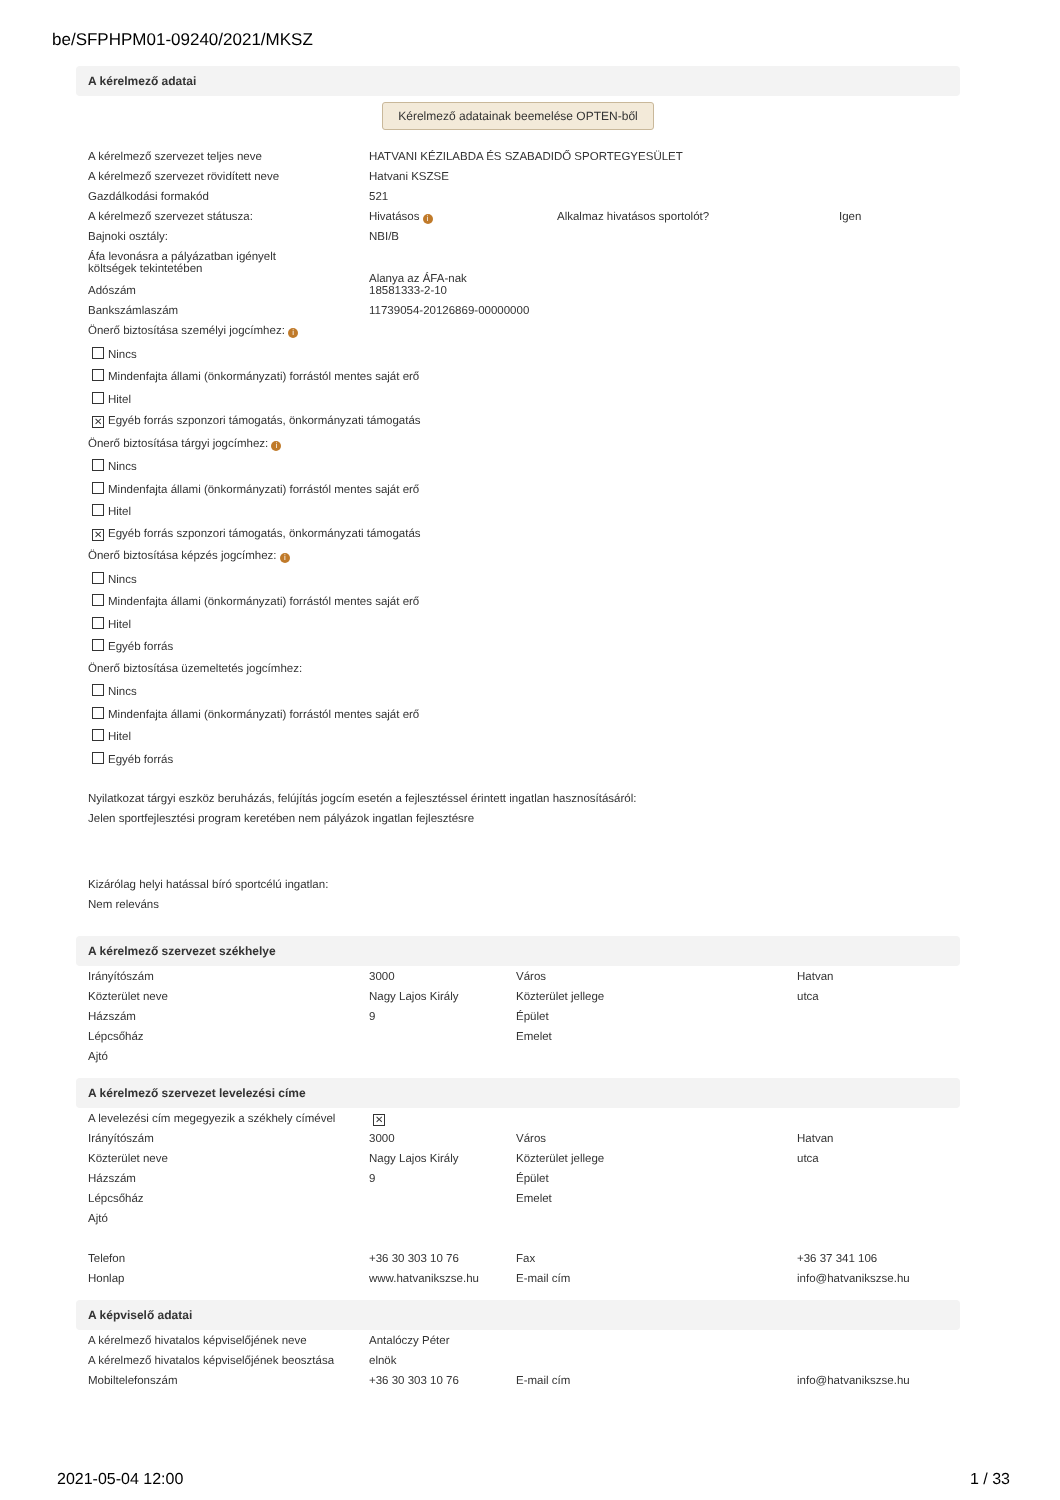be/SFPHPM01-09240/2021/MKSZ
A kérelmező adatai
Kérelmező adatainak beemelése OPTEN-ből
| A kérelmező szervezet teljes neve | HATVANI KÉZILABDA ÉS SZABADIDŐ SPORTEGYESÜLET | | |
| A kérelmező szervezet rövidített neve | Hatvani KSZSE | | |
| Gazdálkodási formakód | 521 | | |
| A kérelmező szervezet státusza: | Hivatásos i | Alkalmaz hivatásos sportolót? | Igen |
| Bajnoki osztály: | NBI/B | | |
| Áfa levonásra a pályázatban igényelt költségek tekintetében | Alanya az ÁFA-nak | | |
| Adószám | 18581333-2-10 | | |
| Bankszámlaszám | 11739054-20126869-00000000 | | |
Önerő biztosítása személyi jogcímhez: i
Nincs
Mindenfajta állami (önkormányzati) forrástól mentes saját erő
Hitel
✕ Egyéb forrás szponzori támogatás, önkormányzati támogatás
Önerő biztosítása tárgyi jogcímhez: i
Nincs
Mindenfajta állami (önkormányzati) forrástól mentes saját erő
Hitel
✕ Egyéb forrás szponzori támogatás, önkormányzati támogatás
Önerő biztosítása képzés jogcímhez: i
Nincs
Mindenfajta állami (önkormányzati) forrástól mentes saját erő
Hitel
Egyéb forrás
Önerő biztosítása üzemeltetés jogcímhez:
Nincs
Mindenfajta állami (önkormányzati) forrástól mentes saját erő
Hitel
Egyéb forrás
Nyilatkozat tárgyi eszköz beruházás, felújítás jogcím esetén a fejlesztéssel érintett ingatlan hasznosításáról:
Jelen sportfejlesztési program keretében nem pályázok ingatlan fejlesztésre
Kizárólag helyi hatással bíró sportcélú ingatlan:
Nem releváns
A kérelmező szervezet székhelye
| Irányítószám | 3000 | Város | Hatvan |
| Közterület neve | Nagy Lajos Király | Közterület jellege | utca |
| Házszám | 9 | Épület | |
| Lépcsőház | | Emelet | |
| Ajtó | | | |
A kérelmező szervezet levelezési címe
| A levelezési cím megegyezik a székhely címével | ✕ | | |
| Irányítószám | 3000 | Város | Hatvan |
| Közterület neve | Nagy Lajos Király | Közterület jellege | utca |
| Házszám | 9 | Épület | |
| Lépcsőház | | Emelet | |
| Ajtó | | | |
| Telefon | +36 30 303 10 76 | Fax | +36 37 341 106 |
| Honlap | www.hatvanikszse.hu | E-mail cím | info@hatvanikszse.hu |
A képviselő adatai
| A kérelmező hivatalos képviselőjének neve | Antalóczy Péter | | |
| A kérelmező hivatalos képviselőjének beosztása | elnök | | |
| Mobiltelefonszám | +36 30 303 10 76 | E-mail cím | info@hatvanikszse.hu |
2021-05-04 12:00 1 / 33